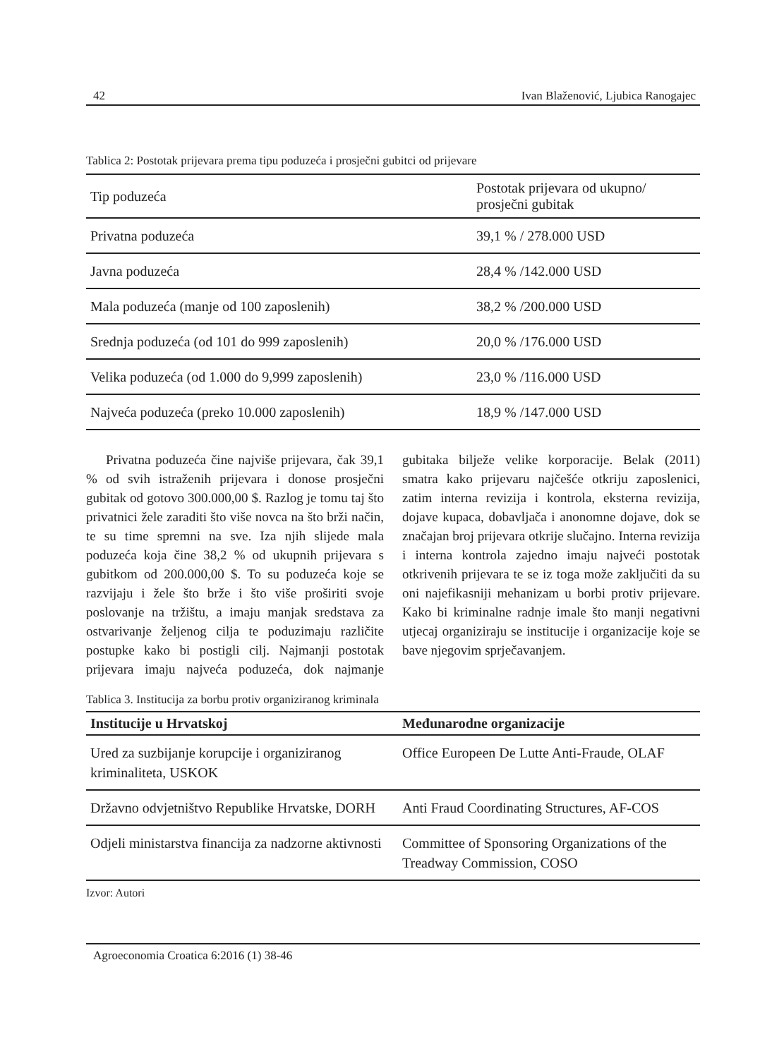42 Ivan Blaženović, Ljubica Ranogajec
Tablica 2: Postotak prijevara prema tipu poduzeća i prosječni gubitci od prijevare
| Tip poduzeća | Postotak prijevara od ukupno/ prosječni gubitak |
| --- | --- |
| Privatna poduzeća | 39,1 % / 278.000 USD |
| Javna poduzeća | 28,4 % /142.000 USD |
| Mala poduzeća (manje od 100 zaposlenih) | 38,2 % /200.000 USD |
| Srednja poduzeća (od 101 do 999 zaposlenih) | 20,0 % /176.000 USD |
| Velika poduzeća (od 1.000 do 9,999 zaposlenih) | 23,0 % /116.000 USD |
| Najveća poduzeća (preko 10.000 zaposlenih) | 18,9 % /147.000 USD |
Privatna poduzeća čine najviše prijevara, čak 39,1 % od svih istraženih prijevara i donose prosječni gubitak od gotovo 300.000,00 $. Razlog je tomu taj što privatnici žele zaraditi što više novca na što brži način, te su time spremni na sve. Iza njih slijede mala poduzeća koja čine 38,2 % od ukupnih prijevara s gubitkom od 200.000,00 $. To su poduzeća koje se razvijaju i žele što brže i što više proširiti svoje poslovanje na tržištu, a imaju manjak sredstava za ostvarivanje željenog cilja te poduzimaju različite postupke kako bi postigli cilj. Najmanji postotak prijevara imaju najveća poduzeća, dok najmanje gubitaka bilježe velike korporacije. Belak (2011) smatra kako prijevaru najčešće otkriju zaposlenici, zatim interna revizija i kontrola, eksterna revizija, dojave kupaca, dobavljača i anonomne dojave, dok se značajan broj prijevara otkrije slučajno. Interna revizija i interna kontrola zajedno imaju najveći postotak otkrivenih prijevara te se iz toga može zaključiti da su oni najefikasniji mehanizam u borbi protiv prijevare. Kako bi kriminalne radnje imale što manji negativni utjecaj organiziraju se institucije i organizacije koje se bave njegovim sprječavanjem.
Tablica 3. Institucija za borbu protiv organiziranog kriminala
| Institucije u Hrvatskoj | Međunarodne organizacije |
| --- | --- |
| Ured za suzbijanje korupcije i organiziranog kriminaliteta, USKOK | Office Europeen De Lutte Anti-Fraude, OLAF |
| Državno odvjetništvo Republike Hrvatske, DORH | Anti Fraud Coordinating Structures, AF-COS |
| Odjeli ministarstva financija za nadzorne aktivnosti | Committee of Sponsoring Organizations of the Treadway Commission, COSO |
Izvor: Autori
Agroeconomia Croatica 6:2016 (1) 38-46